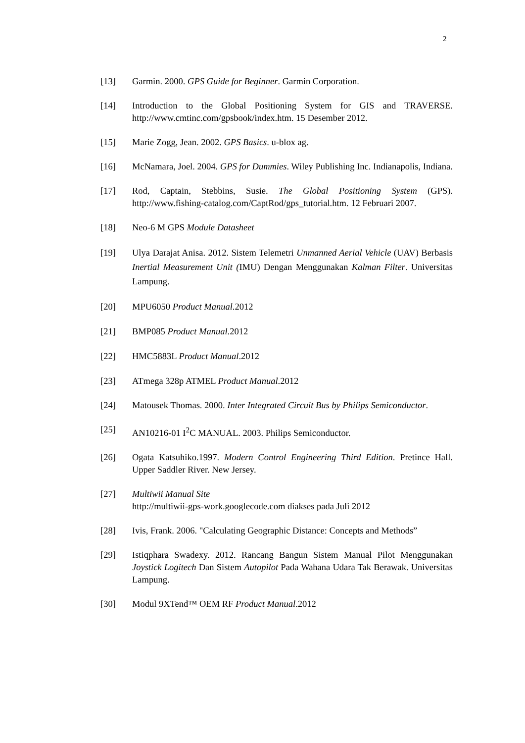2
[13] Garmin. 2000. GPS Guide for Beginner. Garmin Corporation.
[14] Introduction to the Global Positioning System for GIS and TRAVERSE. http://www.cmtinc.com/gpsbook/index.htm. 15 Desember 2012.
[15] Marie Zogg, Jean. 2002. GPS Basics. u-blox ag.
[16] McNamara, Joel. 2004. GPS for Dummies. Wiley Publishing Inc. Indianapolis, Indiana.
[17] Rod, Captain, Stebbins, Susie. The Global Positioning System (GPS). http://www.fishing-catalog.com/CaptRod/gps_tutorial.htm. 12 Februari 2007.
[18] Neo-6 M GPS Module Datasheet
[19] Ulya Darajat Anisa. 2012. Sistem Telemetri Unmanned Aerial Vehicle (UAV) Berbasis Inertial Measurement Unit (IMU) Dengan Menggunakan Kalman Filter. Universitas Lampung.
[20] MPU6050 Product Manual.2012
[21] BMP085 Product Manual.2012
[22] HMC5883L Product Manual.2012
[23] ATmega 328p ATMEL Product Manual.2012
[24] Matousek Thomas. 2000. Inter Integrated Circuit Bus by Philips Semiconductor.
[25] AN10216-01 I<sup>2</sup>C MANUAL. 2003. Philips Semiconductor.
[26] Ogata Katsuhiko.1997. Modern Control Engineering Third Edition. Pretince Hall. Upper Saddler River. New Jersey.
[27] Multiwii Manual Site
http://multiwii-gps-work.googlecode.com diakses pada Juli 2012
[28] Ivis, Frank. 2006. "Calculating Geographic Distance: Concepts and Methods”
[29] Istiqphara Swadexy. 2012. Rancang Bangun Sistem Manual Pilot Menggunakan Joystick Logitech Dan Sistem Autopilot Pada Wahana Udara Tak Berawak. Universitas Lampung.
[30] Modul 9XTend™ OEM RF Product Manual.2012